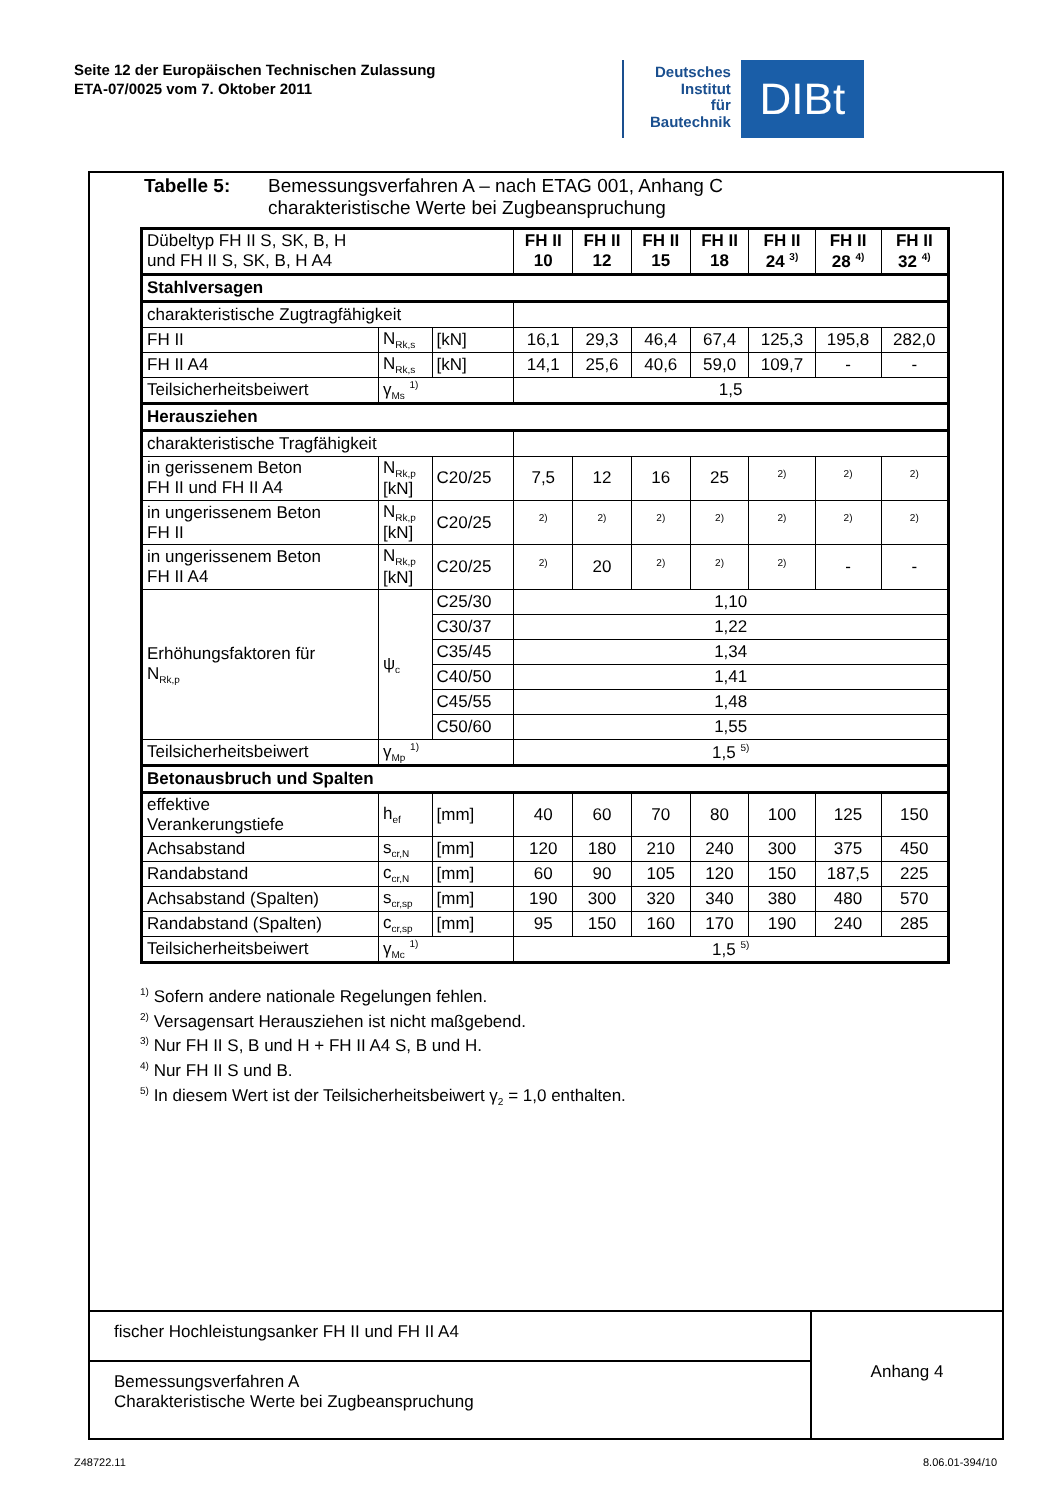Seite 12 der Europäischen Technischen Zulassung
ETA-07/0025 vom 7. Oktober 2011
Deutsches
Institut
für
Bautechnik
DIBt
Tabelle 5: Bemessungsverfahren A – nach ETAG 001, Anhang C
charakteristische Werte bei Zugbeanspruchung
| Dübeltyp FH II S, SK, B, H und FH II S, SK, B, H A4 | | | FH II 10 | FH II 12 | FH II 15 | FH II 18 | FH II 24 <sup>3)</sup> | FH II 28 <sup>4)</sup> | FH II 32 <sup>4)</sup> |
| Stahlversagen | | | | | | | | | |
| charakteristische Zugtragfähigkeit | | | | | | | | | |
| FH II | N<sub>Rk,s</sub> | [kN] | 16,1 | 29,3 | 46,4 | 67,4 | 125,3 | 195,8 | 282,0 |
| FH II A4 | N<sub>Rk,s</sub> | [kN] | 14,1 | 25,6 | 40,6 | 59,0 | 109,7 | - | - |
| Teilsicherheitsbeiwert | γ<sub>Ms</sub> <sup>1)</sup> | | 1,5 | | | | | | |
| Herausziehen | | | | | | | | | |
| charakteristische Tragfähigkeit | | | | | | | | | |
| in gerissenem Beton FH II und FH II A4 | N<sub>Rk,p</sub> [kN] | C20/25 | 7,5 | 12 | 16 | 25 | <sup>2)</sup> | <sup>2)</sup> | <sup>2)</sup> |
| in ungerissenem Beton FH II | N<sub>Rk,p</sub> [kN] | C20/25 | <sup>2)</sup> | <sup>2)</sup> | <sup>2)</sup> | <sup>2)</sup> | <sup>2)</sup> | <sup>2)</sup> | <sup>2)</sup> |
| in ungerissenem Beton FH II A4 | N<sub>Rk,p</sub> [kN] | C20/25 | <sup>2)</sup> | 20 | <sup>2)</sup> | <sup>2)</sup> | <sup>2)</sup> | - | - |
| Erhöhungsfaktoren für N<sub>Rk,p</sub> | ψ<sub>c</sub> | C25/30 | 1,10 | | | | | | |
| | | C30/37 | 1,22 | | | | | | |
| | | C35/45 | 1,34 | | | | | | |
| | | C40/50 | 1,41 | | | | | | |
| | | C45/55 | 1,48 | | | | | | |
| | | C50/60 | 1,55 | | | | | | |
| Teilsicherheitsbeiwert | γ<sub>Mp</sub> <sup>1)</sup> | | 1,5 <sup>5)</sup> | | | | | | |
| Betonausbruch und Spalten | | | | | | | | | |
| effektive Verankerungstiefe | h<sub>ef</sub> | [mm] | 40 | 60 | 70 | 80 | 100 | 125 | 150 |
| Achsabstand | s<sub>cr,N</sub> | [mm] | 120 | 180 | 210 | 240 | 300 | 375 | 450 |
| Randabstand | c<sub>cr,N</sub> | [mm] | 60 | 90 | 105 | 120 | 150 | 187,5 | 225 |
| Achsabstand (Spalten) | s<sub>cr,sp</sub> | [mm] | 190 | 300 | 320 | 340 | 380 | 480 | 570 |
| Randabstand (Spalten) | c<sub>cr,sp</sub> | [mm] | 95 | 150 | 160 | 170 | 190 | 240 | 285 |
| Teilsicherheitsbeiwert | γ<sub>Mc</sub> <sup>1)</sup> | | 1,5 <sup>5)</sup> | | | | | | |
<sup>1)</sup> Sofern andere nationale Regelungen fehlen.
<sup>2)</sup> Versagensart Herausziehen ist nicht maßgebend.
<sup>3)</sup> Nur FH II S, B und H + FH II A4 S, B und H.
<sup>4)</sup> Nur FH II S und B.
<sup>5)</sup> In diesem Wert ist der Teilsicherheitsbeiwert γ<sub>2</sub> = 1,0 enthalten.
fischer Hochleistungsanker FH II und FH II A4
Bemessungsverfahren A
Charakteristische Werte bei Zugbeanspruchung
Anhang 4
Z48722.11 8.06.01-394/10